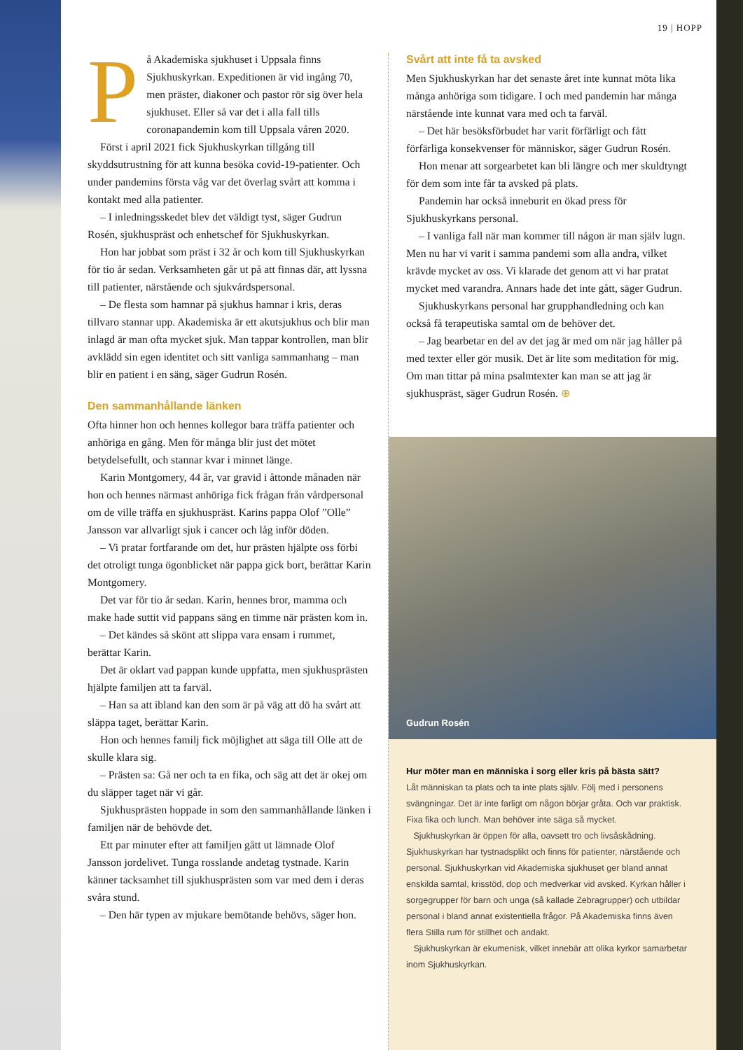19 | HOPP
På Akademiska sjukhuset i Uppsala finns Sjukhuskyrkan. Expeditionen är vid ingång 70, men präster, diakoner och pastor rör sig över hela sjukhuset. Eller så var det i alla fall tills coronapandemin kom till Uppsala våren 2020.
Först i april 2021 fick Sjukhuskyrkan tillgång till skyddsutrustning för att kunna besöka covid-19-patienter. Och under pandemins första våg var det överlag svårt att komma i kontakt med alla patienter.
– I inledningsskedet blev det väldigt tyst, säger Gudrun Rosén, sjukhuspräst och enhetschef för Sjukhuskyrkan.
Hon har jobbat som präst i 32 år och kom till Sjukhuskyrkan för tio år sedan. Verksamheten går ut på att finnas där, att lyssna till patienter, närstående och sjukvårdspersonal.
– De flesta som hamnar på sjukhus hamnar i kris, deras tillvaro stannar upp. Akademiska är ett akutsjukhus och blir man inlagd är man ofta mycket sjuk. Man tappar kontrollen, man blir avklädd sin egen identitet och sitt vanliga sammanhang – man blir en patient i en säng, säger Gudrun Rosén.
Den sammanhållande länken
Ofta hinner hon och hennes kollegor bara träffa patienter och anhöriga en gång. Men för många blir just det mötet betydelsefullt, och stannar kvar i minnet länge.
Karin Montgomery, 44 år, var gravid i åttonde månaden när hon och hennes närmast anhöriga fick frågan från vårdpersonal om de ville träffa en sjukhuspräst. Karins pappa Olof ”Olle” Jansson var allvarligt sjuk i cancer och låg inför döden.
– Vi pratar fortfarande om det, hur prästen hjälpte oss förbi det otroligt tunga ögonblicket när pappa gick bort, berättar Karin Montgomery.
Det var för tio år sedan. Karin, hennes bror, mamma och make hade suttit vid pappans säng en timme när prästen kom in.
– Det kändes så skönt att slippa vara ensam i rummet, berättar Karin.
Det är oklart vad pappan kunde uppfatta, men sjukhusprästen hjälpte familjen att ta farväl.
– Han sa att ibland kan den som är på väg att dö ha svårt att släppa taget, berättar Karin.
Hon och hennes familj fick möjlighet att säga till Olle att de skulle klara sig.
– Prästen sa: Gå ner och ta en fika, och säg att det är okej om du släpper taget när vi går.
Sjukhusprästen hoppade in som den sammanhållande länken i familjen när de behövde det.
Ett par minuter efter att familjen gått ut lämnade Olof Jansson jordelivet. Tunga rosslande andetag tystnade. Karin känner tacksamhet till sjukhusprästen som var med dem i deras svåra stund.
– Den här typen av mjukare bemötande behövs, säger hon.
Svårt att inte få ta avsked
Men Sjukhuskyrkan har det senaste året inte kunnat möta lika många anhöriga som tidigare. I och med pandemin har många närstående inte kunnat vara med och ta farväl.
– Det här besöksförbudet har varit förfärligt och fått förfärliga konsekvenser för människor, säger Gudrun Rosén.
Hon menar att sorgearbetet kan bli längre och mer skuldtyngt för dem som inte får ta avsked på plats.
Pandemin har också inneburit en ökad press för Sjukhuskyrkans personal.
– I vanliga fall när man kommer till någon är man själv lugn. Men nu har vi varit i samma pandemi som alla andra, vilket krävde mycket av oss. Vi klarade det genom att vi har pratat mycket med varandra. Annars hade det inte gått, säger Gudrun.
Sjukhuskyrkans personal har grupphandledning och kan också få terapeutiska samtal om de behöver det.
– Jag bearbetar en del av det jag är med om när jag håller på med texter eller gör musik. Det är lite som meditation för mig. Om man tittar på mina psalmtexter kan man se att jag är sjukhuspräst, säger Gudrun Rosén. ⊕
Gudrun Rosén
Hur möter man en människa i sorg eller kris på bästa sätt?
Låt människan ta plats och ta inte plats själv. Följ med i personens svängningar. Det är inte farligt om någon börjar gråta. Och var praktisk. Fixa fika och lunch. Man behöver inte säga så mycket.
Sjukhuskyrkan är öppen för alla, oavsett tro och livsåskådning. Sjukhuskyrkan har tystnadsplikt och finns för patienter, närstående och personal. Sjukhuskyrkan vid Akademiska sjukhuset ger bland annat enskilda samtal, krisstöd, dop och medverkar vid avsked. Kyrkan håller i sorgegrupper för barn och unga (så kallade Zebragrupper) och utbildar personal i bland annat existentiella frågor. På Akademiska finns även flera Stilla rum för stillhet och andakt.
Sjukhuskyrkan är ekumenisk, vilket innebär att olika kyrkor samarbetar inom Sjukhuskyrkan.